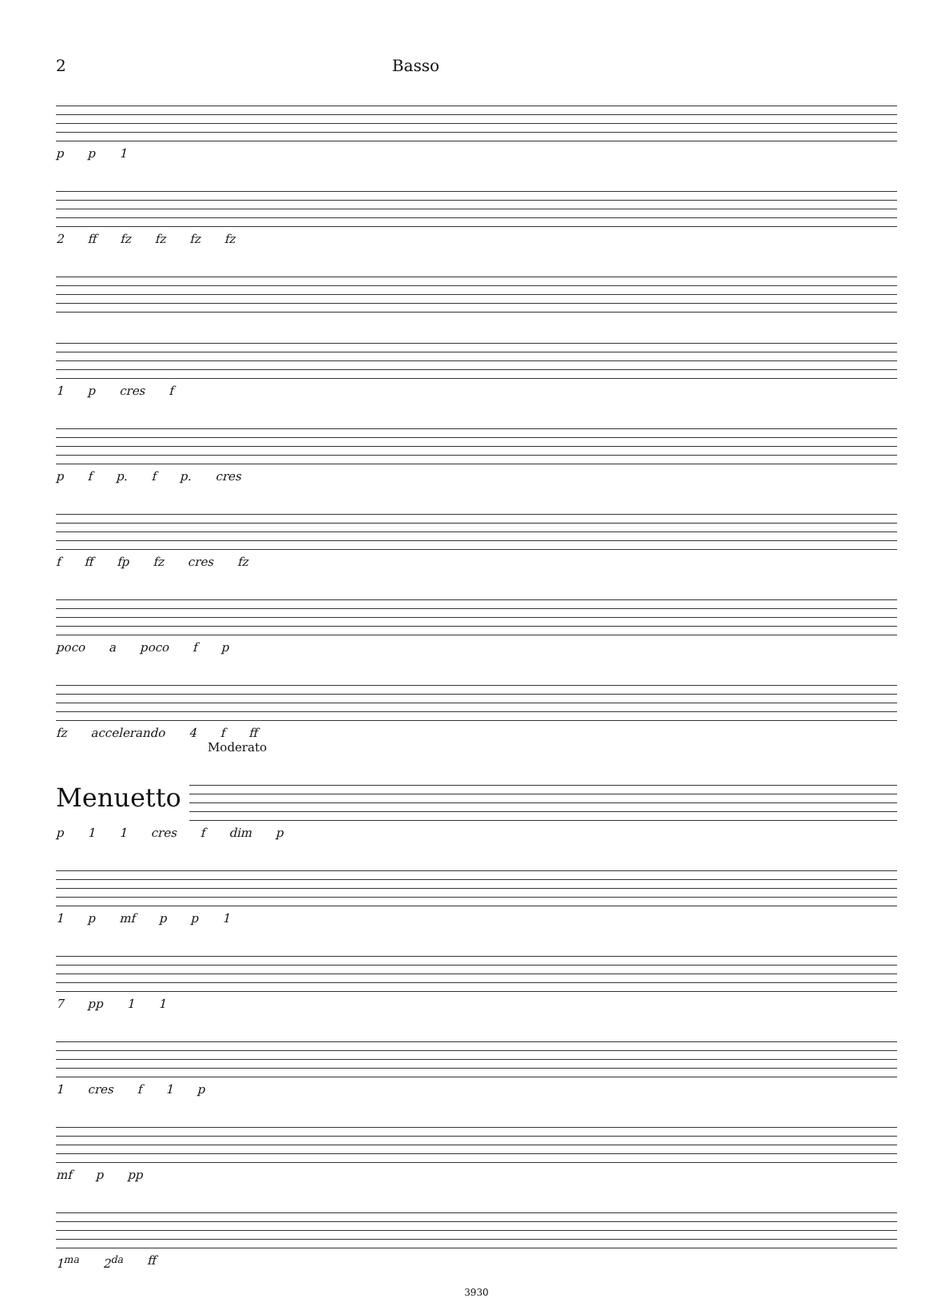2 Basso
p p 1
2 ff fz fz fz fz
1 p cres f
p f p. f p. cres
f ff fp fz cres fz
poco a poco f p
fz accelerando 4 f ff
Moderato
Menuetto
p 1 1 cres f dim p
1 p mf p p 1
7 pp 1 1
1 cres f 1 p
mf p pp
1<sup>ma</sup> 2<sup>da</sup> ff
3930